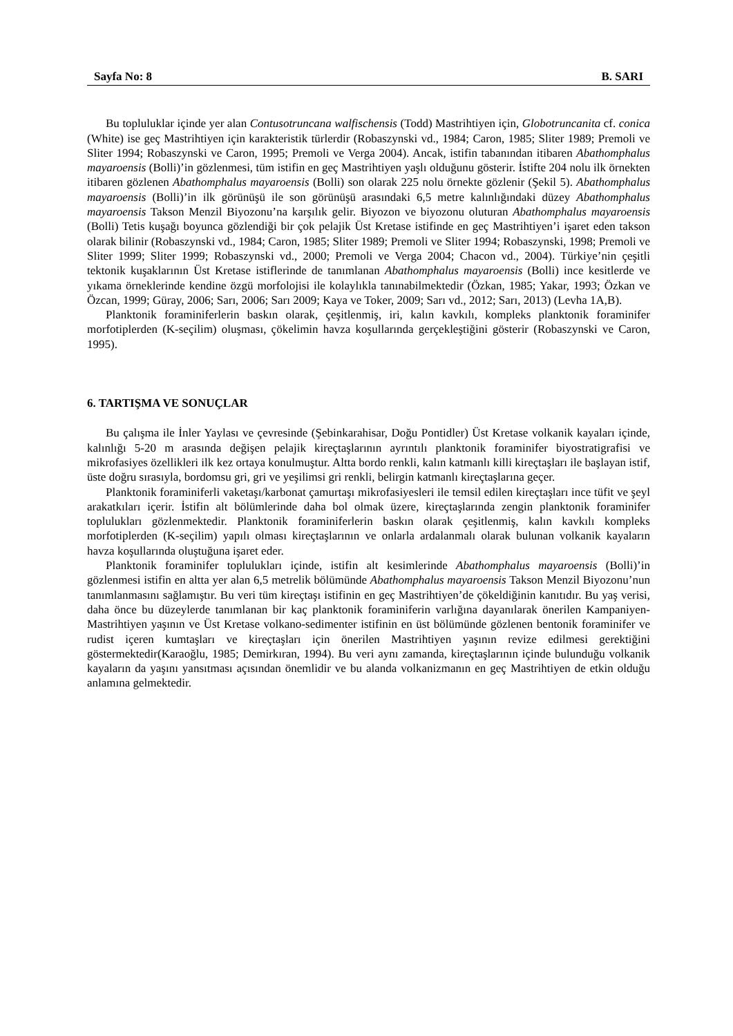Sayfa No: 8 B. SARI
Bu topluluklar içinde yer alan Contusotruncana walfischensis (Todd) Mastrihtiyen için, Globotruncanita cf. conica (White) ise geç Mastrihtiyen için karakteristik türlerdir (Robaszynski vd., 1984; Caron, 1985; Sliter 1989; Premoli ve Sliter 1994; Robaszynski ve Caron, 1995; Premoli ve Verga 2004). Ancak, istifin tabanından itibaren Abathomphalus mayaroensis (Bolli)’in gözlenmesi, tüm istifin en geç Mastrihtiyen yaşlı olduğunu gösterir. İstifte 204 nolu ilk örnekten itibaren gözlenen Abathomphalus mayaroensis (Bolli) son olarak 225 nolu örnekte gözlenir (Şekil 5). Abathomphalus mayaroensis (Bolli)’in ilk görünüşü ile son görünüşü arasındaki 6,5 metre kalınlığındaki düzey Abathomphalus mayaroensis Takson Menzil Biyozonu’na karşılık gelir. Biyozon ve biyozonu oluturan Abathomphalus mayaroensis (Bolli) Tetis kuşağı boyunca gözlendiği bir çok pelajik Üst Kretase istifinde en geç Mastrihtiyen’i işaret eden takson olarak bilinir (Robaszynski vd., 1984; Caron, 1985; Sliter 1989; Premoli ve Sliter 1994; Robaszynski, 1998; Premoli ve Sliter 1999; Sliter 1999; Robaszynski vd., 2000; Premoli ve Verga 2004; Chacon vd., 2004). Türkiye’nin çeşitli tektonik kuşaklarının Üst Kretase istiflerinde de tanımlanan Abathomphalus mayaroensis (Bolli) ince kesitlerde ve yıkama örneklerinde kendine özgü morfolojisi ile kolaylıkla tanınabilmektedir (Özkan, 1985; Yakar, 1993; Özkan ve Özcan, 1999; Güray, 2006; Sarı, 2006; Sarı 2009; Kaya ve Toker, 2009; Sarı vd., 2012; Sarı, 2013) (Levha 1A,B).
Planktonik foraminiferlerin baskın olarak, çeşitlenmiş, iri, kalın kavkılı, kompleks planktonik foraminifer morfotiplerden (K-seçilim) oluşması, çökelimin havza koşullarında gerçekleştiğini gösterir (Robaszynski ve Caron, 1995).
6. TARTIŞMA VE SONUÇLAR
Bu çalışma ile İnler Yaylası ve çevresinde (Şebinkarahisar, Doğu Pontidler) Üst Kretase volkanik kayaları içinde, kalınlığı 5-20 m arasında değişen pelajik kireçtaşlarının ayrıntılı planktonik foraminifer biyostratigrafisi ve mikrofasiyes özellikleri ilk kez ortaya konulmuştur. Altta bordo renkli, kalın katmanlı killi kireçtaşları ile başlayan istif, üste doğru sırasıyla, bordomsu gri, gri ve yeşilimsi gri renkli, belirgin katmanlı kireçtaşlarına geçer.
Planktonik foraminiferli vaketaşı/karbonat çamurtaşı mikrofasiyesleri ile temsil edilen kireçtaşları ince tüfit ve şeyl arakatkıları içerir. İstifin alt bölümlerinde daha bol olmak üzere, kireçtaşlarında zengin planktonik foraminifer toplulukları gözlenmektedir. Planktonik foraminiferlerin baskın olarak çeşitlenmiş, kalın kavkılı kompleks morfotiplerden (K-seçilim) yapılı olması kireçtaşlarının ve onlarla ardalanmalı olarak bulunan volkanik kayaların havza koşullarında oluştuğuna işaret eder.
Planktonik foraminifer toplulukları içinde, istifin alt kesimlerinde Abathomphalus mayaroensis (Bolli)’in gözlenmesi istifin en altta yer alan 6,5 metrelik bölümünde Abathomphalus mayaroensis Takson Menzil Biyozonu’nun tanımlanmasını sağlamıştır. Bu veri tüm kireçtaşı istifinin en geç Mastrihtiyen’de çökeldiğinin kanıtıdır. Bu yaş verisi, daha önce bu düzeylerde tanımlanan bir kaç planktonik foraminiferin varlığına dayanılarak önerilen Kampaniyen-Mastrihtiyen yaşının ve Üst Kretase volkano-sedimenter istifinin en üst bölümünde gözlenen bentonik foraminifer ve rudist içeren kumtaşları ve kireçtaşları için önerilen Mastrihtiyen yaşının revize edilmesi gerektiğini göstermektedir(Karaoğlu, 1985; Demirkıran, 1994). Bu veri aynı zamanda, kireçtaşlarının içinde bulunduğu volkanik kayaların da yaşını yansıtması açısından önemlidir ve bu alanda volkanizmanın en geç Mastrihtiyen de etkin olduğu anlamına gelmektedir.